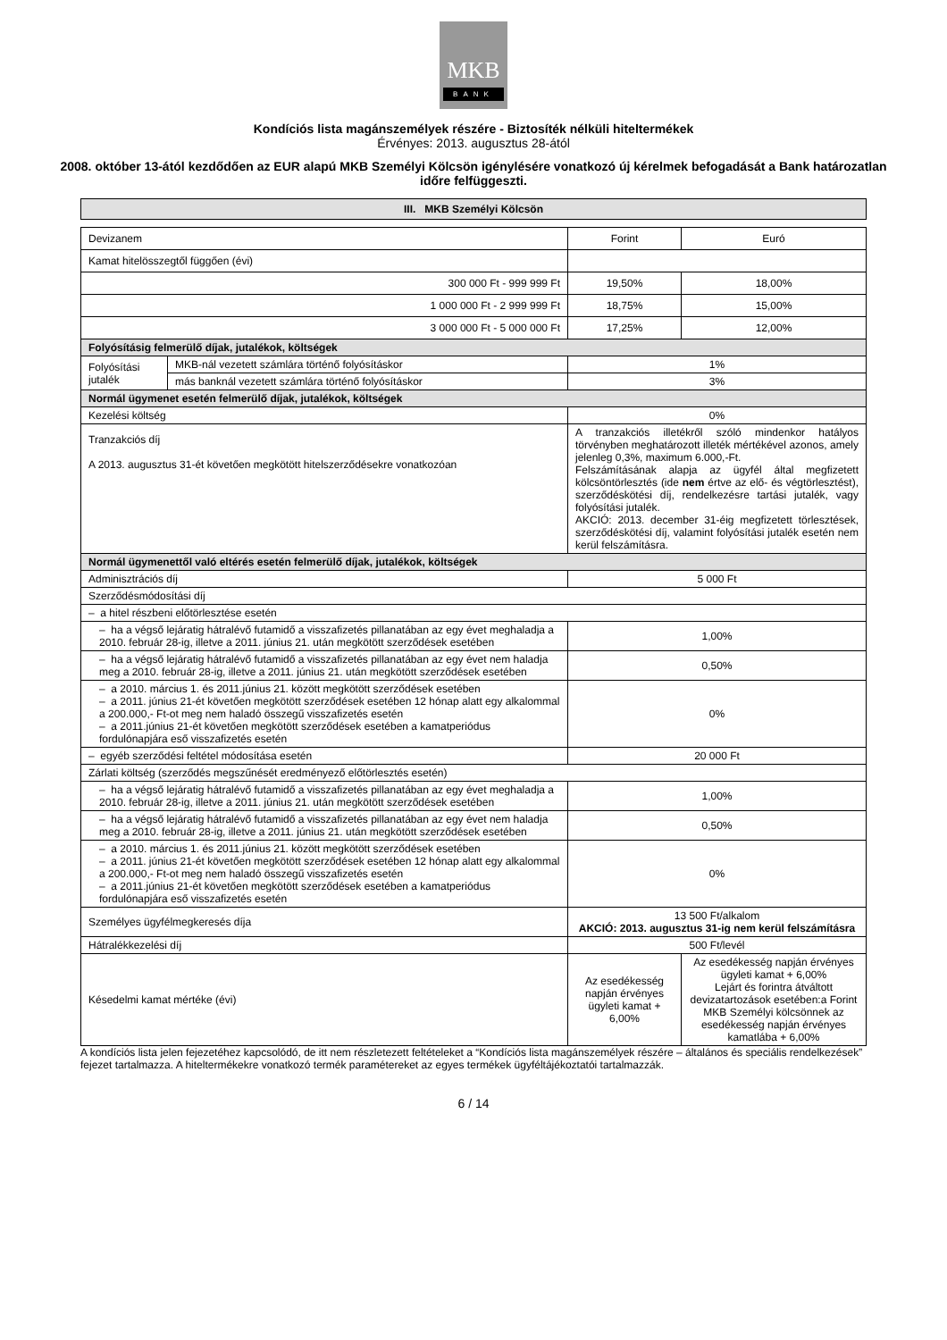MKB
BANK
Kondíciós lista magánszemélyek részére - Biztosíték nélküli hiteltermékek
Érvényes: 2013. augusztus 28-ától
2008. október 13-ától kezdődően az EUR alapú MKB Személyi Kölcsön igénylésére vonatkozó új kérelmek befogadását a Bank határozatlan időre felfüggeszti.
| III. MKB Személyi Kölcsön |
| --- |
| Devizanem | | Forint | Euró |
| Kamat hitelösszegtől függően (évi) | | | |
| 300 000 Ft - 999 999 Ft | | 19,50% | 18,00% |
| 1 000 000 Ft - 2 999 999 Ft | | 18,75% | 15,00% |
| 3 000 000 Ft - 5 000 000 Ft | | 17,25% | 12,00% |
| Folyósításig felmerülő díjak, jutalékok, költségek | | | |
| Folyósítási jutalék | MKB-nál vezetett számlára történő folyósításkor | 1% | |
| | más banknál vezetett számlára történő folyósításkor | 3% | |
| Normál ügymenet esetén felmerülő díjak, jutalékok, költségek | | | |
| Kezelési költség | | 0% | |
| Tranzakciós díj A 2013. augusztus 31-ét követően megkötött hitelszerződésekre vonatkozóan | | A tranzakciós illetékről szóló mindenkor hatályos törvényben meghatározott illeték mértékével azonos, amely jelenleg 0,3%, maximum 6.000,-Ft. Felszámításának alapja az ügyfél által megfizetett kölcsöntörlesztés (ide nem értve az elő- és végtörlesztést), szerződéskötési díj, rendelkezésre tartási jutalék, vagy folyósítási jutalék. AKCIÓ: 2013. december 31-éig megfizetett törlesztések, szerződéskötési díj, valamint folyósítási jutalék esetén nem kerül felszámításra. | |
| Normál ügymenettől való eltérés esetén felmerülő díjak, jutalékok, költségek | | | |
| Adminisztrációs díj | | 5 000 Ft | |
| Szerződésmódosítási díj | | | |
| – a hitel részbeni előtörlesztése esetén | | | |
| – ha a végső lejáratig hátralévő futamidő a visszafizetés pillanatában az egy évet meghaladja a 2010. február 28-ig, illetve a 2011. június 21. után megkötött szerződések esetében | | 1,00% | |
| – ha a végső lejáratig hátralévő futamidő a visszafizetés pillanatában az egy évet nem haladja meg a 2010. február 28-ig, illetve a 2011. június 21. után megkötött szerződések esetében | | 0,50% | |
| – a 2010. március 1. és 2011.június 21. között megkötött szerződések esetében – a 2011. június 21-ét követően megkötött szerződések esetében 12 hónap alatt egy alkalommal a 200.000,- Ft-ot meg nem haladó összegű visszafizetés esetén – a 2011.június 21-ét követően megkötött szerződések esetében a kamatperiódus fordulónapjára eső visszafizetés esetén | | 0% | |
| – egyéb szerződési feltétel módosítása esetén | | 20 000 Ft | |
| Zárlati költség (szerződés megszűnését eredményező előtörlesztés esetén) | | | |
| – ha a végső lejáratig hátralévő futamidő a visszafizetés pillanatában az egy évet meghaladja a 2010. február 28-ig, illetve a 2011. június 21. után megkötött szerződések esetében | | 1,00% | |
| – ha a végső lejáratig hátralévő futamidő a visszafizetés pillanatában az egy évet nem haladja meg a 2010. február 28-ig, illetve a 2011. június 21. után megkötött szerződések esetében | | 0,50% | |
| – a 2010. március 1. és 2011.június 21. között megkötött szerződések esetében – a 2011. június 21-ét követően megkötött szerződések esetében 12 hónap alatt egy alkalommal a 200.000,- Ft-ot meg nem haladó összegű visszafizetés esetén – a 2011.június 21-ét követően megkötött szerződések esetében a kamatperiódus fordulónapjára eső visszafizetés esetén | | 0% | |
| Személyes ügyfélmegkeresés díja | | 13 500 Ft/alkalom AKCIÓ: 2013. augusztus 31-ig nem kerül felszámításra | |
| Hátralékkezelési díj | | 500 Ft/levél | |
| Késedelmi kamat mértéke (évi) | | Az esedékesség napján érvényes ügyleti kamat + 6,00% | Az esedékesség napján érvényes ügyleti kamat + 6,00% Lejárt és forintra átváltott devizatartozások esetében:a Forint MKB Személyi kölcsönnek az esedékesség napján érvényes kamatlába + 6,00% |
A kondíciós lista jelen fejezetéhez kapcsolódó, de itt nem részletezett feltételeket a “Kondíciós lista magánszemélyek részére – általános és speciális rendelkezések” fejezet tartalmazza. A hiteltermékekre vonatkozó termék paramétereket az egyes termékek ügyféltájékoztatói tartalmazzák.
6 / 14